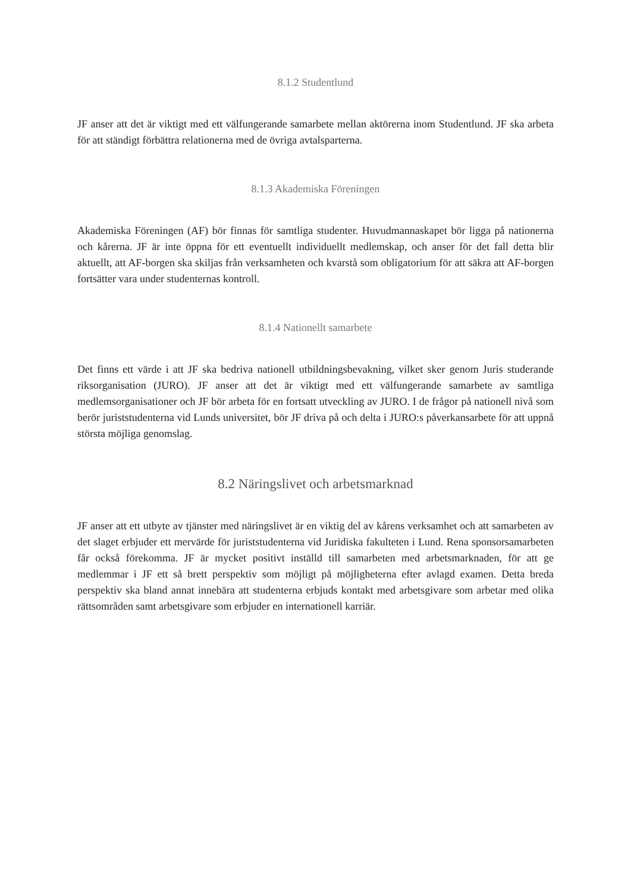8.1.2 Studentlund
JF anser att det är viktigt med ett välfungerande samarbete mellan aktörerna inom Studentlund. JF ska arbeta för att ständigt förbättra relationerna med de övriga avtalsparterna.
8.1.3 Akademiska Föreningen
Akademiska Föreningen (AF) bör finnas för samtliga studenter. Huvudmannaskapet bör ligga på nationerna och kårerna. JF är inte öppna för ett eventuellt individuellt medlemskap, och anser för det fall detta blir aktuellt, att AF-borgen ska skiljas från verksamheten och kvarstå som obligatorium för att säkra att AF-borgen fortsätter vara under studenternas kontroll.
8.1.4 Nationellt samarbete
Det finns ett värde i att JF ska bedriva nationell utbildningsbevakning, vilket sker genom Juris studerande riksorganisation (JURO). JF anser att det är viktigt med ett välfungerande samarbete av samtliga medlemsorganisationer och JF bör arbeta för en fortsatt utveckling av JURO. I de frågor på nationell nivå som berör juriststudenterna vid Lunds universitet, bör JF driva på och delta i JURO:s påverkansarbete för att uppnå största möjliga genomslag.
8.2 Näringslivet och arbetsmarknad
JF anser att ett utbyte av tjänster med näringslivet är en viktig del av kårens verksamhet och att samarbeten av det slaget erbjuder ett mervärde för juriststudenterna vid Juridiska fakulteten i Lund. Rena sponsorsamarbeten får också förekomma. JF är mycket positivt inställd till samarbeten med arbetsmarknaden, för att ge medlemmar i JF ett så brett perspektiv som möjligt på möjligheterna efter avlagd examen. Detta breda perspektiv ska bland annat innebära att studenterna erbjuds kontakt med arbetsgivare som arbetar med olika rättsområden samt arbetsgivare som erbjuder en internationell karriär.